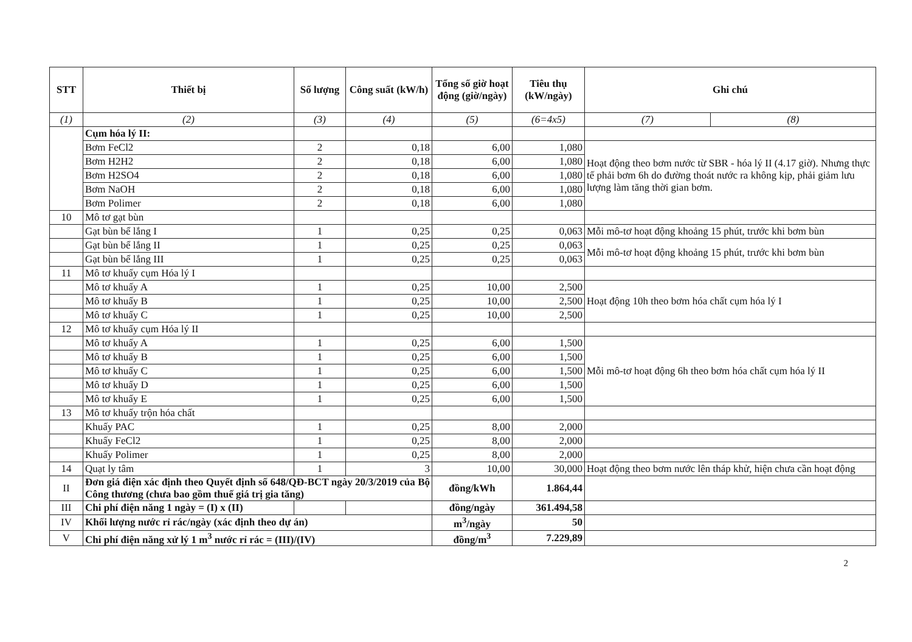| STT | Thiết bị | Số lượng | Công suất (kW/h) | Tổng số giờ hoạt động (giờ/ngày) | Tiêu thụ (kW/ngày) | Ghi chú | |
| --- | --- | --- | --- | --- | --- | --- | --- |
| (1) | (2) | (3) | (4) | (5) | (6=4x5) | (7) | (8) |
| | Cụm hóa lý II: | | | | | | |
| | Bơm FeCl2 | 2 | 0,18 | 6,00 | 1,080 | Hoạt động theo bơm nước từ SBR - hóa lý II (4.17 giờ). Nhưng thực tế phải bơm 6h do đường thoát nước ra không kịp, phải giảm lưu lượng làm tăng thời gian bơm. | |
| | Bơm H2H2 | 2 | 0,18 | 6,00 | 1,080 | | |
| | Bơm H2SO4 | 2 | 0,18 | 6,00 | 1,080 | | |
| | Bơm NaOH | 2 | 0,18 | 6,00 | 1,080 | | |
| | Bơm Polimer | 2 | 0,18 | 6,00 | 1,080 | | |
| 10 | Mô tơ gạt bùn | | | | | | |
| | Gạt bùn bể lắng I | 1 | 0,25 | 0,25 | 0,063 | Mỗi mô-tơ hoạt động khoảng 15 phút, trước khi bơm bùn | |
| | Gạt bùn bể lắng II | 1 | 0,25 | 0,25 | 0,063 | Mỗi mô-tơ hoạt động khoảng 15 phút, trước khi bơm bùn | |
| | Gạt bùn bể lắng III | 1 | 0,25 | 0,25 | 0,063 | | |
| 11 | Mô tơ khuấy cụm Hóa lý I | | | | | | |
| | Mô tơ khuấy A | 1 | 0,25 | 10,00 | 2,500 | Hoạt động 10h theo bơm hóa chất cụm hóa lý I | |
| | Mô tơ khuấy B | 1 | 0,25 | 10,00 | 2,500 | | |
| | Mô tơ khuấy C | 1 | 0,25 | 10,00 | 2,500 | | |
| 12 | Mô tơ khuấy cụm Hóa lý II | | | | | | |
| | Mô tơ khuấy A | 1 | 0,25 | 6,00 | 1,500 | Mỗi mô-tơ hoạt động 6h theo bơm hóa chất cụm hóa lý II | |
| | Mô tơ khuấy B | 1 | 0,25 | 6,00 | 1,500 | | |
| | Mô tơ khuấy C | 1 | 0,25 | 6,00 | 1,500 | | |
| | Mô tơ khuấy D | 1 | 0,25 | 6,00 | 1,500 | | |
| | Mô tơ khuấy E | 1 | 0,25 | 6,00 | 1,500 | | |
| 13 | Mô tơ khuấy trộn hóa chất | | | | | | |
| | Khuấy PAC | 1 | 0,25 | 8,00 | 2,000 | | |
| | Khuấy FeCl2 | 1 | 0,25 | 8,00 | 2,000 | | |
| | Khuấy Polimer | 1 | 0,25 | 8,00 | 2,000 | | |
| 14 | Quạt ly tâm | 1 | 3 | 10,00 | 30,000 | Hoạt động theo bơm nước lên tháp khử, hiện chưa cần hoạt động | |
| II | Đơn giá điện xác định theo Quyết định số 648/QĐ-BCT ngày 20/3/2019 của Bộ Công thương (chưa bao gồm thuế giá trị gia tăng) | | | đồng/kWh | 1.864,44 | | |
| III | Chi phí điện năng 1 ngày = (I) x (II) | | | đồng/ngày | 361.494,58 | | |
| IV | Khối lượng nước rỉ rác/ngày (xác định theo dự án) | | | m<sup>3</sup>/ngày | 50 | | |
| V | Chi phí điện năng xử lý 1 m<sup>3</sup> nước rỉ rác = (III)/(IV) | | | đồng/m<sup>3</sup> | 7.229,89 | | |
2